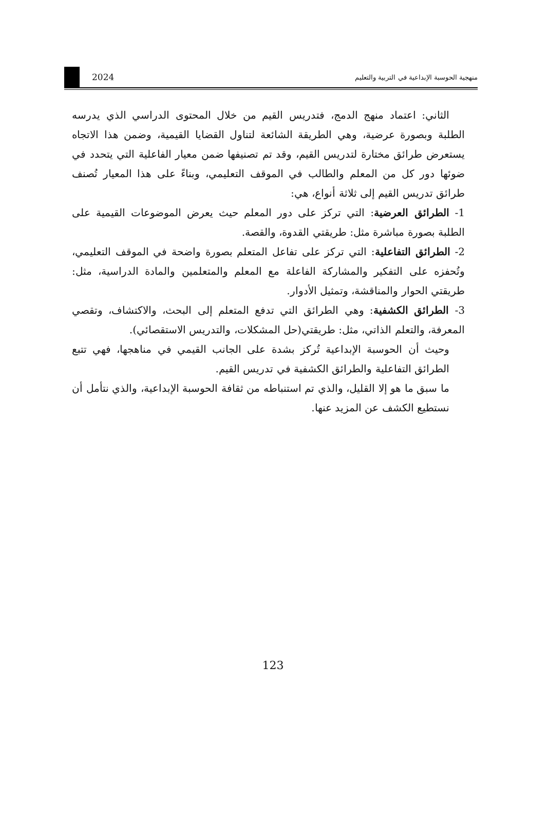2024
منهجية الحوسبة الإبداعية في التربية والتعليم
الثاني: اعتماد منهج الدمج، فتدريس القيم من خلال المحتوى الدراسي الذي يدرسه الطلبة وبصورة عرضية، وهي الطريقة الشائعة لتناول القضايا القيمية، وضمن هذا الاتجاه يستعرض طرائق مختارة لتدريس القيم، وقد تم تصنيفها ضمن معيار الفاعلية التي يتحدد في ضوئها دور كل من المعلم والطالب في الموقف التعليمي، وبناءً على هذا المعيار تُصنف طرائق تدريس القيم إلى ثلاثة أنواع، هي:
1- الطرائق العرضية: التي تركز على دور المعلم حيث يعرض الموضوعات القيمية على الطلبة بصورة مباشرة مثل: طريقتي القدوة، والقصة.
2- الطرائق التفاعلية: التي تركز على تفاعل المتعلم بصورة واضحة في الموقف التعليمي، وتُحفزه على التفكير والمشاركة الفاعلة مع المعلم والمتعلمين والمادة الدراسية، مثل: طريقتي الحوار والمناقشة، وتمثيل الأدوار.
3- الطرائق الكشفية: وهي الطرائق التي تدفع المتعلم إلى البحث، والاكتشاف، وتقصي المعرفة، والتعلم الذاتي، مثل: طريقتي(حل المشكلات، والتدريس الاستقصائي).
وحيث أن الحوسبة الإبداعية تُركز بشدة على الجانب القيمي في مناهجها، فهي تتبع الطرائق التفاعلية والطرائق الكشفية في تدريس القيم.
ما سبق ما هو إلا القليل، والذي تم استنباطه من ثقافة الحوسبة الإبداعية، والذي نتأمل أن نستطيع الكشف عن المزيد عنها.
123